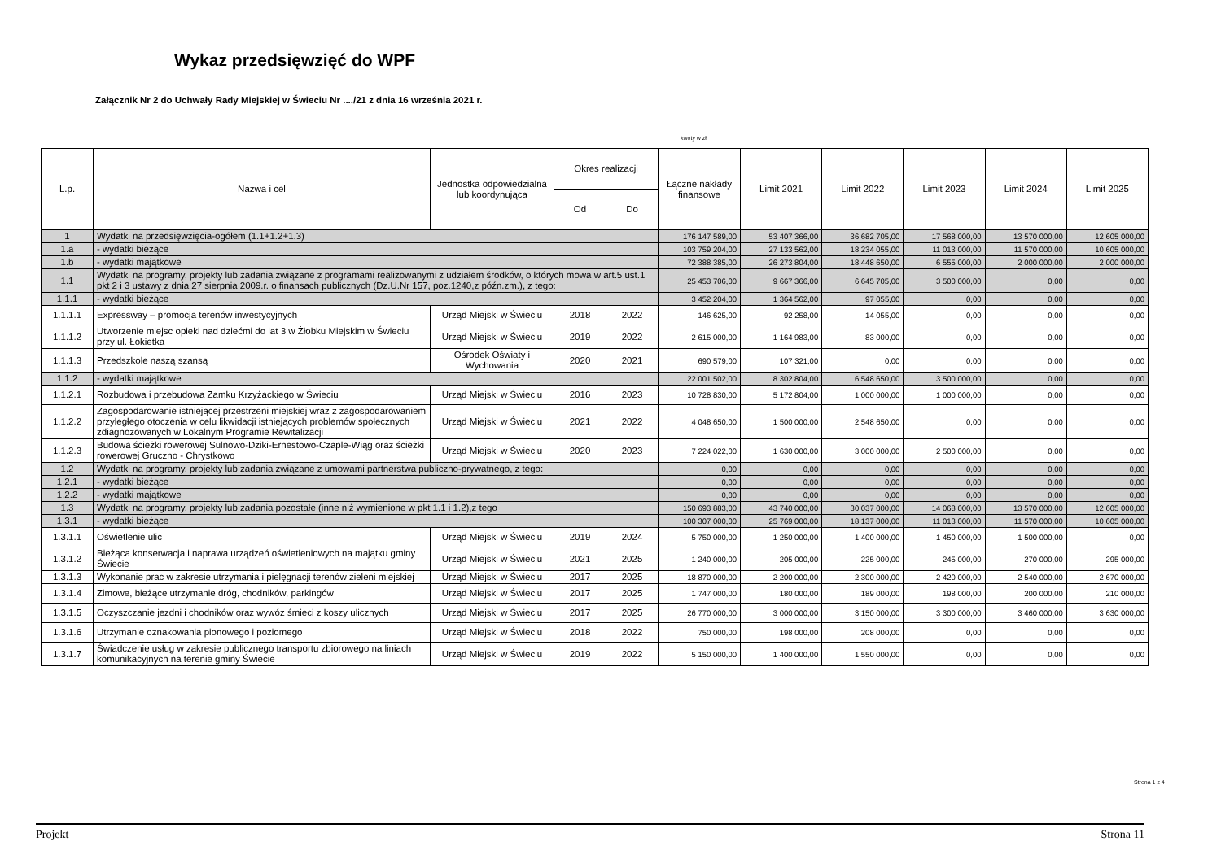Wykaz przedsięwzięć do WPF
Załącznik Nr 2 do Uchwały Rady Miejskiej w Świeciu Nr ..../21 z dnia 16 września 2021 r.
kwoty w zł
| L.p. | Nazwa i cel | Jednostka odpowiedzialna lub koordynująca | Okres realizacji | | Łączne nakłady finansowe | Limit 2021 | Limit 2022 | Limit 2023 | Limit 2024 | Limit 2025 |
| --- | --- | --- | --- | --- | --- | --- | --- | --- | --- | --- |
| | | | Od | Do | | | | | | |
| 1 | Wydatki na przedsięwzięcia-ogółem (1.1+1.2+1.3) | | | | 176 147 589,00 | 53 407 366,00 | 36 682 705,00 | 17 568 000,00 | 13 570 000,00 | 12 605 000,00 |
| 1.a | - wydatki bieżące | | | | 103 759 204,00 | 27 133 562,00 | 18 234 055,00 | 11 013 000,00 | 11 570 000,00 | 10 605 000,00 |
| 1.b | - wydatki majątkowe | | | | 72 388 385,00 | 26 273 804,00 | 18 448 650,00 | 6 555 000,00 | 2 000 000,00 | 2 000 000,00 |
| 1.1 | Wydatki na programy, projekty lub zadania związane z programami realizowanymi z udziałem środków, o których mowa w art.5 ust.1 pkt 2 i 3 ustawy z dnia 27 sierpnia 2009.r. o finansach publicznych (Dz.U.Nr 157, poz.1240,z późn.zm.), z tego: | | | | 25 453 706,00 | 9 667 366,00 | 6 645 705,00 | 3 500 000,00 | 0,00 | 0,00 |
| 1.1.1 | - wydatki bieżące | | | | 3 452 204,00 | 1 364 562,00 | 97 055,00 | 0,00 | 0,00 | 0,00 |
| 1.1.1.1 | Expressway – promocja terenów inwestycyjnych | Urząd Miejski w Świeciu | 2018 | 2022 | 146 625,00 | 92 258,00 | 14 055,00 | 0,00 | 0,00 | 0,00 |
| 1.1.1.2 | Utworzenie miejsc opieki nad dziećmi do lat 3 w Żłobku Miejskim w Świeciu przy ul. Łokietka | Urząd Miejski w Świeciu | 2019 | 2022 | 2 615 000,00 | 1 164 983,00 | 83 000,00 | 0,00 | 0,00 | 0,00 |
| 1.1.1.3 | Przedszkole naszą szansą | Ośrodek Oświaty i Wychowania | 2020 | 2021 | 690 579,00 | 107 321,00 | 0,00 | 0,00 | 0,00 | 0,00 |
| 1.1.2 | - wydatki majątkowe | | | | 22 001 502,00 | 8 302 804,00 | 6 548 650,00 | 3 500 000,00 | 0,00 | 0,00 |
| 1.1.2.1 | Rozbudowa i przebudowa Zamku Krzyżackiego w Świeciu | Urząd Miejski w Świeciu | 2016 | 2023 | 10 728 830,00 | 5 172 804,00 | 1 000 000,00 | 1 000 000,00 | 0,00 | 0,00 |
| 1.1.2.2 | Zagospodarowanie istniejącej przestrzeni miejskiej wraz z zagospodarowaniem przyległego otoczenia w celu likwidacji istniejących problemów społecznych zdiagnozowanych w Lokalnym Programie Rewitalizacji | Urząd Miejski w Świeciu | 2021 | 2022 | 4 048 650,00 | 1 500 000,00 | 2 548 650,00 | 0,00 | 0,00 | 0,00 |
| 1.1.2.3 | Budowa ścieżki rowerowej Sulnowo-Dziki-Ernestowo-Czaple-Wiąg oraz ścieżki rowerowej Gruczno - Chrystkowo | Urząd Miejski w Świeciu | 2020 | 2023 | 7 224 022,00 | 1 630 000,00 | 3 000 000,00 | 2 500 000,00 | 0,00 | 0,00 |
| 1.2 | Wydatki na programy, projekty lub zadania związane z umowami partnerstwa publiczno-prywatnego, z tego: | | | | 0,00 | 0,00 | 0,00 | 0,00 | 0,00 | 0,00 |
| 1.2.1 | - wydatki bieżące | | | | 0,00 | 0,00 | 0,00 | 0,00 | 0,00 | 0,00 |
| 1.2.2 | - wydatki majątkowe | | | | 0,00 | 0,00 | 0,00 | 0,00 | 0,00 | 0,00 |
| 1.3 | Wydatki na programy, projekty lub zadania pozostałe (inne niż wymienione w pkt 1.1 i 1.2),z tego | | | | 150 693 883,00 | 43 740 000,00 | 30 037 000,00 | 14 068 000,00 | 13 570 000,00 | 12 605 000,00 |
| 1.3.1 | - wydatki bieżące | | | | 100 307 000,00 | 25 769 000,00 | 18 137 000,00 | 11 013 000,00 | 11 570 000,00 | 10 605 000,00 |
| 1.3.1.1 | Oświetlenie ulic | Urząd Miejski w Świeciu | 2019 | 2024 | 5 750 000,00 | 1 250 000,00 | 1 400 000,00 | 1 450 000,00 | 1 500 000,00 | 0,00 |
| 1.3.1.2 | Bieżąca konserwacja i naprawa urządzeń oświetleniowych na majątku gminy Świecie | Urząd Miejski w Świeciu | 2021 | 2025 | 1 240 000,00 | 205 000,00 | 225 000,00 | 245 000,00 | 270 000,00 | 295 000,00 |
| 1.3.1.3 | Wykonanie prac w zakresie utrzymania i pielęgnacji terenów zieleni miejskiej | Urząd Miejski w Świeciu | 2017 | 2025 | 18 870 000,00 | 2 200 000,00 | 2 300 000,00 | 2 420 000,00 | 2 540 000,00 | 2 670 000,00 |
| 1.3.1.4 | Zimowe, bieżące utrzymanie dróg, chodników, parkingów | Urząd Miejski w Świeciu | 2017 | 2025 | 1 747 000,00 | 180 000,00 | 189 000,00 | 198 000,00 | 200 000,00 | 210 000,00 |
| 1.3.1.5 | Oczyszczanie jezdni i chodników oraz wywóz śmieci z koszy ulicznych | Urząd Miejski w Świeciu | 2017 | 2025 | 26 770 000,00 | 3 000 000,00 | 3 150 000,00 | 3 300 000,00 | 3 460 000,00 | 3 630 000,00 |
| 1.3.1.6 | Utrzymanie oznakowania pionowego i poziomego | Urząd Miejski w Świeciu | 2018 | 2022 | 750 000,00 | 198 000,00 | 208 000,00 | 0,00 | 0,00 | 0,00 |
| 1.3.1.7 | Świadczenie usług w zakresie publicznego transportu zbiorowego na liniach komunikacyjnych na terenie gminy Świecie | Urząd Miejski w Świeciu | 2019 | 2022 | 5 150 000,00 | 1 400 000,00 | 1 550 000,00 | 0,00 | 0,00 | 0,00 |
Strona 1 z 4
Projekt Strona 11